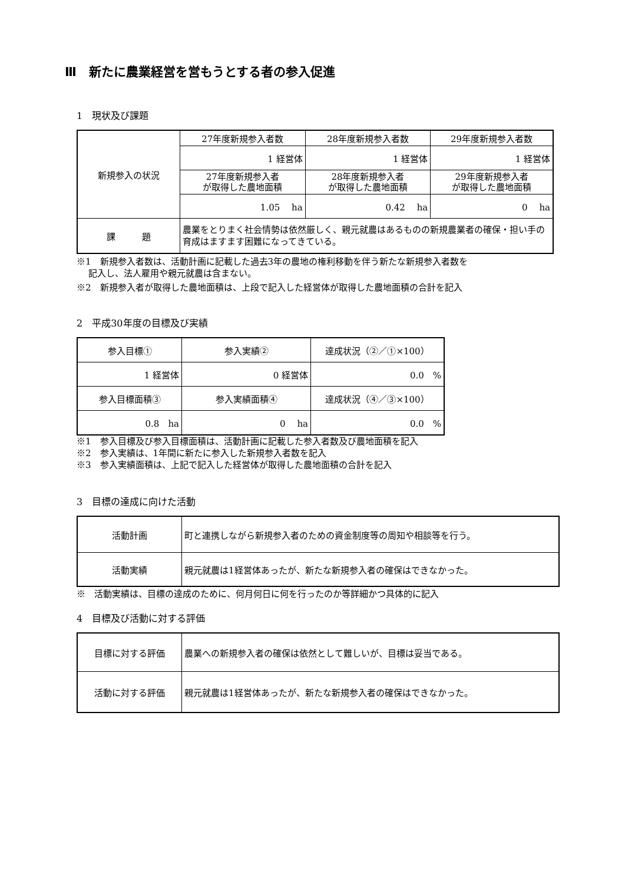Ⅲ　新たに農業経営を営もうとする者の参入促進
1　現状及び課題
| 新規参入の状況 | 27年度新規参入者数 | 28年度新規参入者数 | 29年度新規参入者数 |
| | 1 経営体 | 1 経営体 | 1 経営体 |
| | 27年度新規参入者 が取得した農地面積 | 28年度新規参入者 が取得した農地面積 | 29年度新規参入者 が取得した農地面積 |
| | 1.05 ha | 0.42 ha | 0 ha |
| 課 題 | 農業をとりまく社会情勢は依然厳しく、親元就農はあるものの新規農業者の確保・担い手の育成はますます困難になってきている。 | | |
※1　新規参入者数は、活動計画に記載した過去3年の農地の権利移動を伴う新たな新規参入者数を
　 記入し、法人雇用や親元就農は含まない。
※2　新規参入者が取得した農地面積は、上段で記入した経営体が取得した農地面積の合計を記入
2　平成30年度の目標及び実績
| 参入目標① | 参入実績② | 達成状況（②／①×100） |
| 1 経営体 | 0 経営体 | 0.0 % |
| 参入目標面積③ | 参入実績面積④ | 達成状況（④／③×100） |
| 0.8 ha | 0 ha | 0.0 % |
※1　参入目標及び参入目標面積は、活動計画に記載した参入者数及び農地面積を記入
※2　参入実績は、1年間に新たに参入した新規参入者数を記入
※3　参入実績面積は、上記で記入した経営体が取得した農地面積の合計を記入
3　目標の達成に向けた活動
| 活動計画 | 町と連携しながら新規参入者のための資金制度等の周知や相談等を行う。 |
| 活動実績 | 親元就農は1経営体あったが、新たな新規参入者の確保はできなかった。 |
※　活動実績は、目標の達成のために、何月何日に何を行ったのか等詳細かつ具体的に記入
4　目標及び活動に対する評価
| 目標に対する評価 | 農業への新規参入者の確保は依然として難しいが、目標は妥当である。 |
| 活動に対する評価 | 親元就農は1経営体あったが、新たな新規参入者の確保はできなかった。 |